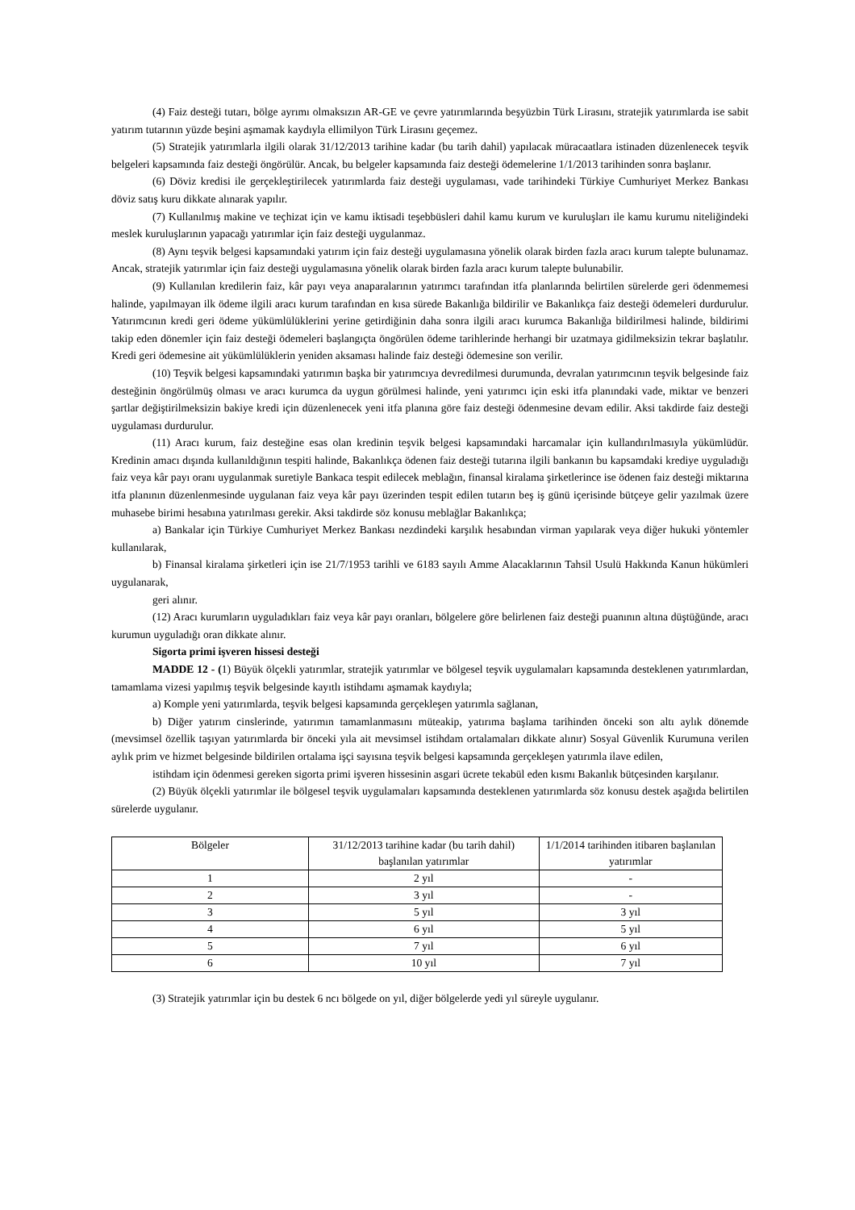(4) Faiz desteği tutarı, bölge ayrımı olmaksızın AR-GE ve çevre yatırımlarında beşyüzbin Türk Lirasını, stratejik yatırımlarda ise sabit yatırım tutarının yüzde beşini aşmamak kaydıyla ellimilyon Türk Lirasını geçemez.
(5) Stratejik yatırımlarla ilgili olarak 31/12/2013 tarihine kadar (bu tarih dahil) yapılacak müracaatlara istinaden düzenlenecek teşvik belgeleri kapsamında faiz desteği öngörülür. Ancak, bu belgeler kapsamında faiz desteği ödemelerine 1/1/2013 tarihinden sonra başlanır.
(6) Döviz kredisi ile gerçekleştirilecek yatırımlarda faiz desteği uygulaması, vade tarihindeki Türkiye Cumhuriyet Merkez Bankası döviz satış kuru dikkate alınarak yapılır.
(7) Kullanılmış makine ve teçhizat için ve kamu iktisadi teşebbüsleri dahil kamu kurum ve kuruluşları ile kamu kurumu niteliğindeki meslek kuruluşlarının yapacağı yatırımlar için faiz desteği uygulanmaz.
(8) Aynı teşvik belgesi kapsamındaki yatırım için faiz desteği uygulamasına yönelik olarak birden fazla aracı kurum talepte bulunamaz. Ancak, stratejik yatırımlar için faiz desteği uygulamasına yönelik olarak birden fazla aracı kurum talepte bulunabilir.
(9) Kullanılan kredilerin faiz, kâr payı veya anaparalarının yatırımcı tarafından itfa planlarında belirtilen sürelerde geri ödenmemesi halinde, yapılmayan ilk ödeme ilgili aracı kurum tarafından en kısa sürede Bakanlığa bildirilir ve Bakanlıkça faiz desteği ödemeleri durdurulur. Yatırımcının kredi geri ödeme yükümlülüklerini yerine getirdiğinin daha sonra ilgili aracı kurumca Bakanlığa bildirilmesi halinde, bildirimi takip eden dönemler için faiz desteği ödemeleri başlangıçta öngörülen ödeme tarihlerinde herhangi bir uzatmaya gidilmeksizin tekrar başlatılır. Kredi geri ödemesine ait yükümlülüklerin yeniden aksaması halinde faiz desteği ödemesine son verilir.
(10) Teşvik belgesi kapsamındaki yatırımın başka bir yatırımcıya devredilmesi durumunda, devralan yatırımcının teşvik belgesinde faiz desteğinin öngörülmüş olması ve aracı kurumca da uygun görülmesi halinde, yeni yatırımcı için eski itfa planındaki vade, miktar ve benzeri şartlar değiştirilmeksizin bakiye kredi için düzenlenecek yeni itfa planına göre faiz desteği ödenmesine devam edilir. Aksi takdirde faiz desteği uygulaması durdurulur.
(11) Aracı kurum, faiz desteğine esas olan kredinin teşvik belgesi kapsamındaki harcamalar için kullandırılmasıyla yükümlüdür. Kredinin amacı dışında kullanıldığının tespiti halinde, Bakanlıkça ödenen faiz desteği tutarına ilgili bankanın bu kapsamdaki krediye uyguladığı faiz veya kâr payı oranı uygulanmak suretiyle Bankaca tespit edilecek meblağın, finansal kiralama şirketlerince ise ödenen faiz desteği miktarına itfa planının düzenlenmesinde uygulanan faiz veya kâr payı üzerinden tespit edilen tutarın beş iş günü içerisinde bütçeye gelir yazılmak üzere muhasebe birimi hesabına yatırılması gerekir. Aksi takdirde söz konusu meblağlar Bakanlıkça;
a) Bankalar için Türkiye Cumhuriyet Merkez Bankası nezdindeki karşılık hesabından virman yapılarak veya diğer hukuki yöntemler kullanılarak,
b) Finansal kiralama şirketleri için ise 21/7/1953 tarihli ve 6183 sayılı Amme Alacaklarının Tahsil Usulü Hakkında Kanun hükümleri uygulanarak,
geri alınır.
(12) Aracı kurumların uyguladıkları faiz veya kâr payı oranları, bölgelere göre belirlenen faiz desteği puanının altına düştüğünde, aracı kurumun uyguladığı oran dikkate alınır.
Sigorta primi işveren hissesi desteği
MADDE 12 - (1) Büyük ölçekli yatırımlar, stratejik yatırımlar ve bölgesel teşvik uygulamaları kapsamında desteklenen yatırımlardan, tamamlama vizesi yapılmış teşvik belgesinde kayıtlı istihdamı aşmamak kaydıyla;
a) Komple yeni yatırımlarda, teşvik belgesi kapsamında gerçekleşen yatırımla sağlanan,
b) Diğer yatırım cinslerinde, yatırımın tamamlanmasını müteakip, yatırıma başlama tarihinden önceki son altı aylık dönemde (mevsimsel özellik taşıyan yatırımlarda bir önceki yıla ait mevsimsel istihdam ortalamaları dikkate alınır) Sosyal Güvenlik Kurumuna verilen aylık prim ve hizmet belgesinde bildirilen ortalama işçi sayısına teşvik belgesi kapsamında gerçekleşen yatırımla ilave edilen,
istihdam için ödenmesi gereken sigorta primi işveren hissesinin asgari ücrete tekabül eden kısmı Bakanlık bütçesinden karşılanır.
(2) Büyük ölçekli yatırımlar ile bölgesel teşvik uygulamaları kapsamında desteklenen yatırımlarda söz konusu destek aşağıda belirtilen sürelerde uygulanır.
| Bölgeler | 31/12/2013 tarihine kadar (bu tarih dahil) başlanılan yatırımlar | 1/1/2014 tarihinden itibaren başlanılan yatırımlar |
| 1 | 2 yıl | - |
| 2 | 3 yıl | - |
| 3 | 5 yıl | 3 yıl |
| 4 | 6 yıl | 5 yıl |
| 5 | 7 yıl | 6 yıl |
| 6 | 10 yıl | 7 yıl |
(3) Stratejik yatırımlar için bu destek 6 ncı bölgede on yıl, diğer bölgelerde yedi yıl süreyle uygulanır.